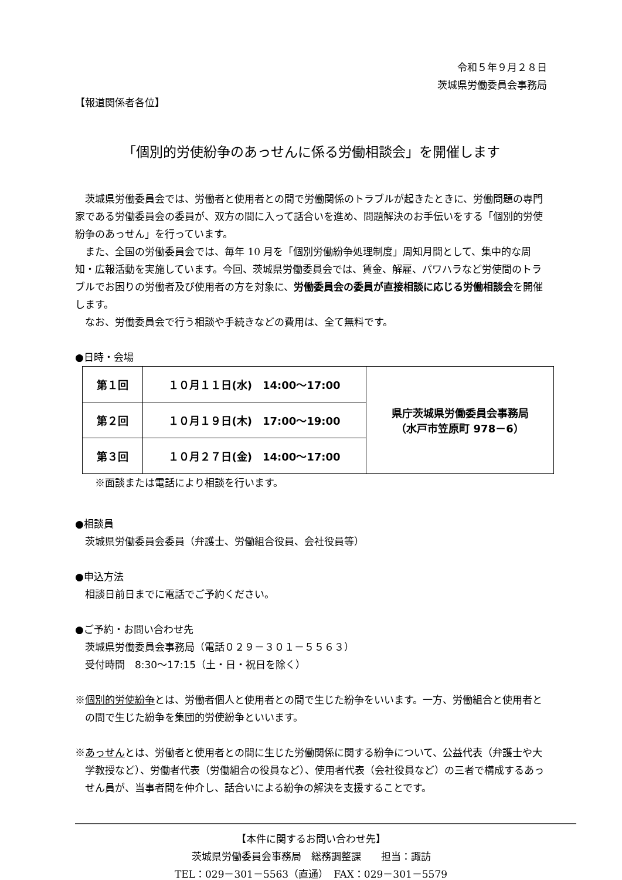令和５年９月２８日
茨城県労働委員会事務局
【報道関係者各位】
「個別的労使紛争のあっせんに係る労働相談会」を開催します
茨城県労働委員会では、労働者と使用者との間で労働関係のトラブルが起きたときに、労働問題の専門家である労働委員会の委員が、双方の間に入って話合いを進め、問題解決のお手伝いをする「個別的労使紛争のあっせん」を行っています。
また、全国の労働委員会では、毎年 10 月を「個別労働紛争処理制度」周知月間として、集中的な周知・広報活動を実施しています。今回、茨城県労働委員会では、賃金、解雇、パワハラなど労使間のトラブルでお困りの労働者及び使用者の方を対象に、労働委員会の委員が直接相談に応じる労働相談会を開催します。
なお、労働委員会で行う相談や手続きなどの費用は、全て無料です。
●日時・会場
| 第１回 | １０月１１日(水) 14:00～17:00 | 県庁茨城県労働委員会事務局 （水戸市笠原町 978－6） |
| 第２回 | １０月１９日(木) 17:00～19:00 | |
| 第３回 | １０月２７日(金) 14:00～17:00 | |
※面談または電話により相談を行います。
●相談員
茨城県労働委員会委員（弁護士、労働組合役員、会社役員等）
●申込方法
相談日前日までに電話でご予約ください。
●ご予約・お問い合わせ先
茨城県労働委員会事務局（電話０２９－３０１－５５６３）
受付時間　8:30～17:15（土・日・祝日を除く）
※個別的労使紛争とは、労働者個人と使用者との間で生じた紛争をいいます。一方、労働組合と使用者との間で生じた紛争を集団的労使紛争といいます。
※あっせんとは、労働者と使用者との間に生じた労働関係に関する紛争について、公益代表（弁護士や大学教授など）、労働者代表（労働組合の役員など）、使用者代表（会社役員など）の三者で構成するあっせん員が、当事者間を仲介し、話合いによる紛争の解決を支援することです。
【本件に関するお問い合わせ先】
茨城県労働委員会事務局　総務調整課　　担当：諏訪
TEL：029－301－5563（直通）　FAX：029－301－5579